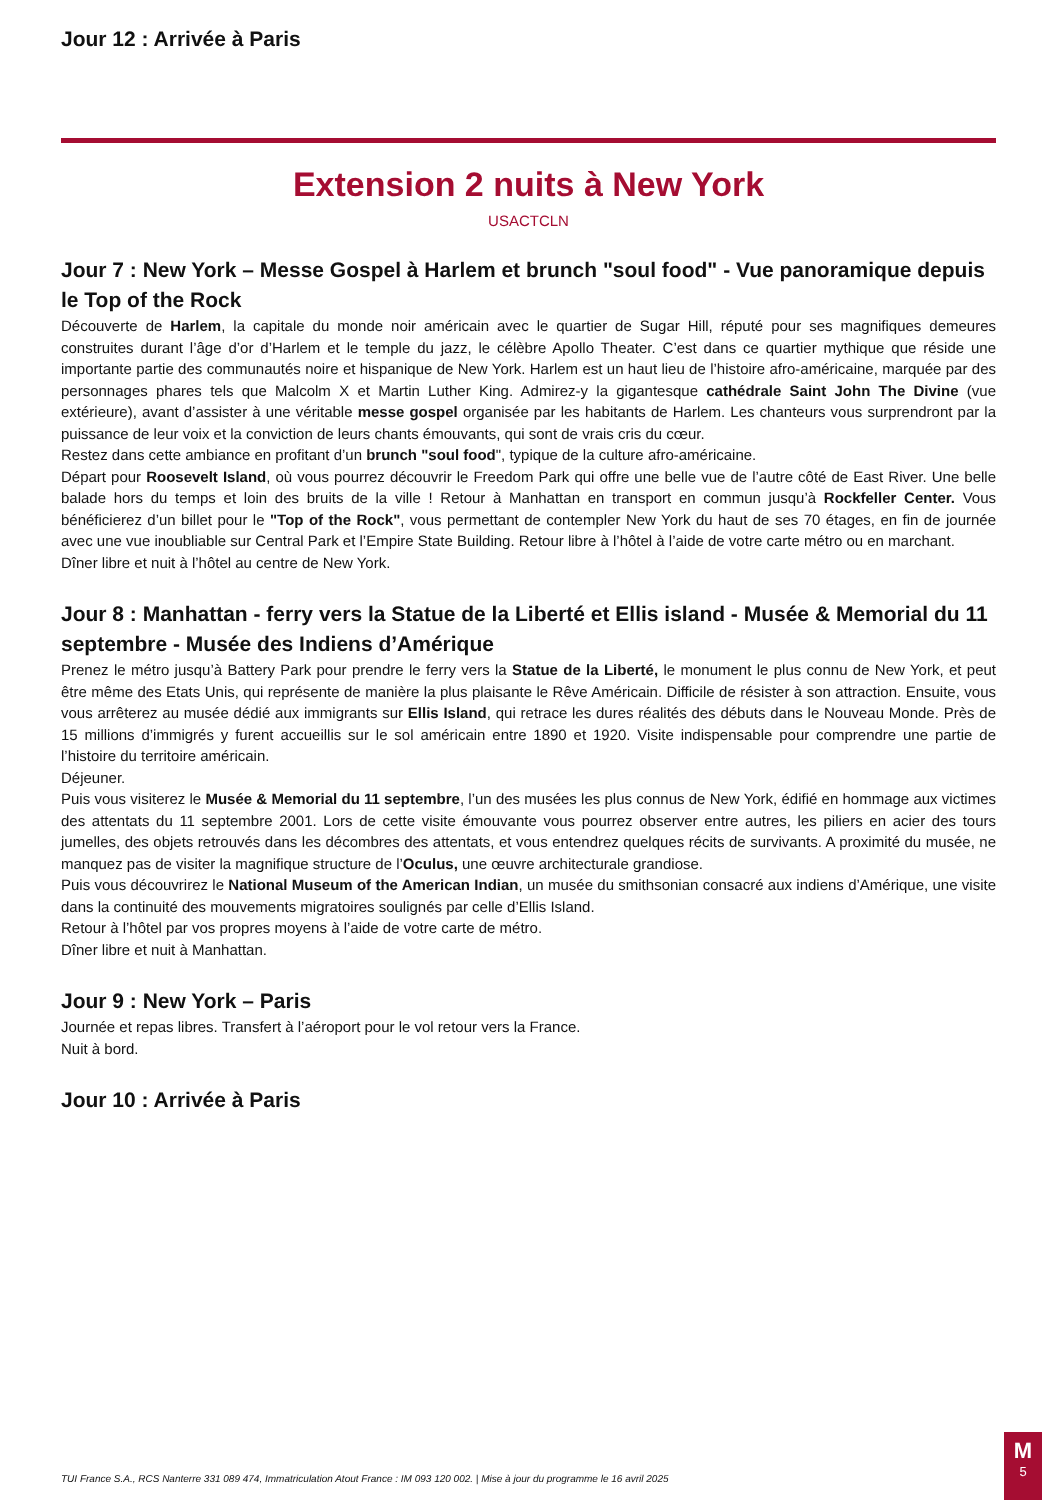Jour 12 : Arrivée à Paris
Extension 2 nuits à New York
USACTCLN
Jour 7 : New York – Messe Gospel à Harlem et brunch "soul food" - Vue panoramique depuis le Top of the Rock
Découverte de Harlem, la capitale du monde noir américain avec le quartier de Sugar Hill, réputé pour ses magnifiques demeures construites durant l’âge d’or d’Harlem et le temple du jazz, le célèbre Apollo Theater. C’est dans ce quartier mythique que réside une importante partie des communautés noire et hispanique de New York. Harlem est un haut lieu de l’histoire afro-américaine, marquée par des personnages phares tels que Malcolm X et Martin Luther King. Admirez-y la gigantesque cathédrale Saint John The Divine (vue extérieure), avant d’assister à une véritable messe gospel organisée par les habitants de Harlem. Les chanteurs vous surprendront par la puissance de leur voix et la conviction de leurs chants émouvants, qui sont de vrais cris du cœur.
Restez dans cette ambiance en profitant d’un brunch "soul food", typique de la culture afro-américaine.
Départ pour Roosevelt Island, où vous pourrez découvrir le Freedom Park qui offre une belle vue de l’autre côté de East River. Une belle balade hors du temps et loin des bruits de la ville ! Retour à Manhattan en transport en commun jusqu’à Rockfeller Center. Vous bénéficierez d’un billet pour le "Top of the Rock", vous permettant de contempler New York du haut de ses 70 étages, en fin de journée avec une vue inoubliable sur Central Park et l’Empire State Building. Retour libre à l’hôtel à l’aide de votre carte métro ou en marchant.
Dîner libre et nuit à l’hôtel au centre de New York.
Jour 8 : Manhattan - ferry vers la Statue de la Liberté et Ellis island - Musée & Memorial du 11 septembre - Musée des Indiens d’Amérique
Prenez le métro jusqu’à Battery Park pour prendre le ferry vers la Statue de la Liberté, le monument le plus connu de New York, et peut être même des Etats Unis, qui représente de manière la plus plaisante le Rêve Américain. Difficile de résister à son attraction. Ensuite, vous vous arrêterez au musée dédié aux immigrants sur Ellis Island, qui retrace les dures réalités des débuts dans le Nouveau Monde. Près de 15 millions d’immigrés y furent accueillis sur le sol américain entre 1890 et 1920. Visite indispensable pour comprendre une partie de l’histoire du territoire américain.
Déjeuner.
Puis vous visiterez le Musée & Memorial du 11 septembre, l’un des musées les plus connus de New York, édifié en hommage aux victimes des attentats du 11 septembre 2001. Lors de cette visite émouvante vous pourrez observer entre autres, les piliers en acier des tours jumelles, des objets retrouvés dans les décombres des attentats, et vous entendrez quelques récits de survivants. A proximité du musée, ne manquez pas de visiter la magnifique structure de l’Oculus, une œuvre architecturale grandiose.
Puis vous découvrirez le National Museum of the American Indian, un musée du smithsonian consacré aux indiens d’Amérique, une visite dans la continuité des mouvements migratoires soulignés par celle d’Ellis Island.
Retour à l’hôtel par vos propres moyens à l’aide de votre carte de métro.
Dîner libre et nuit à Manhattan.
Jour 9 : New York – Paris
Journée et repas libres. Transfert à l’aéroport pour le vol retour vers la France.
Nuit à bord.
Jour 10 : Arrivée à Paris
TUI France S.A., RCS Nanterre 331 089 474, Immatriculation Atout France : IM 093 120 002. | Mise à jour du programme le 16 avril 2025
M
5